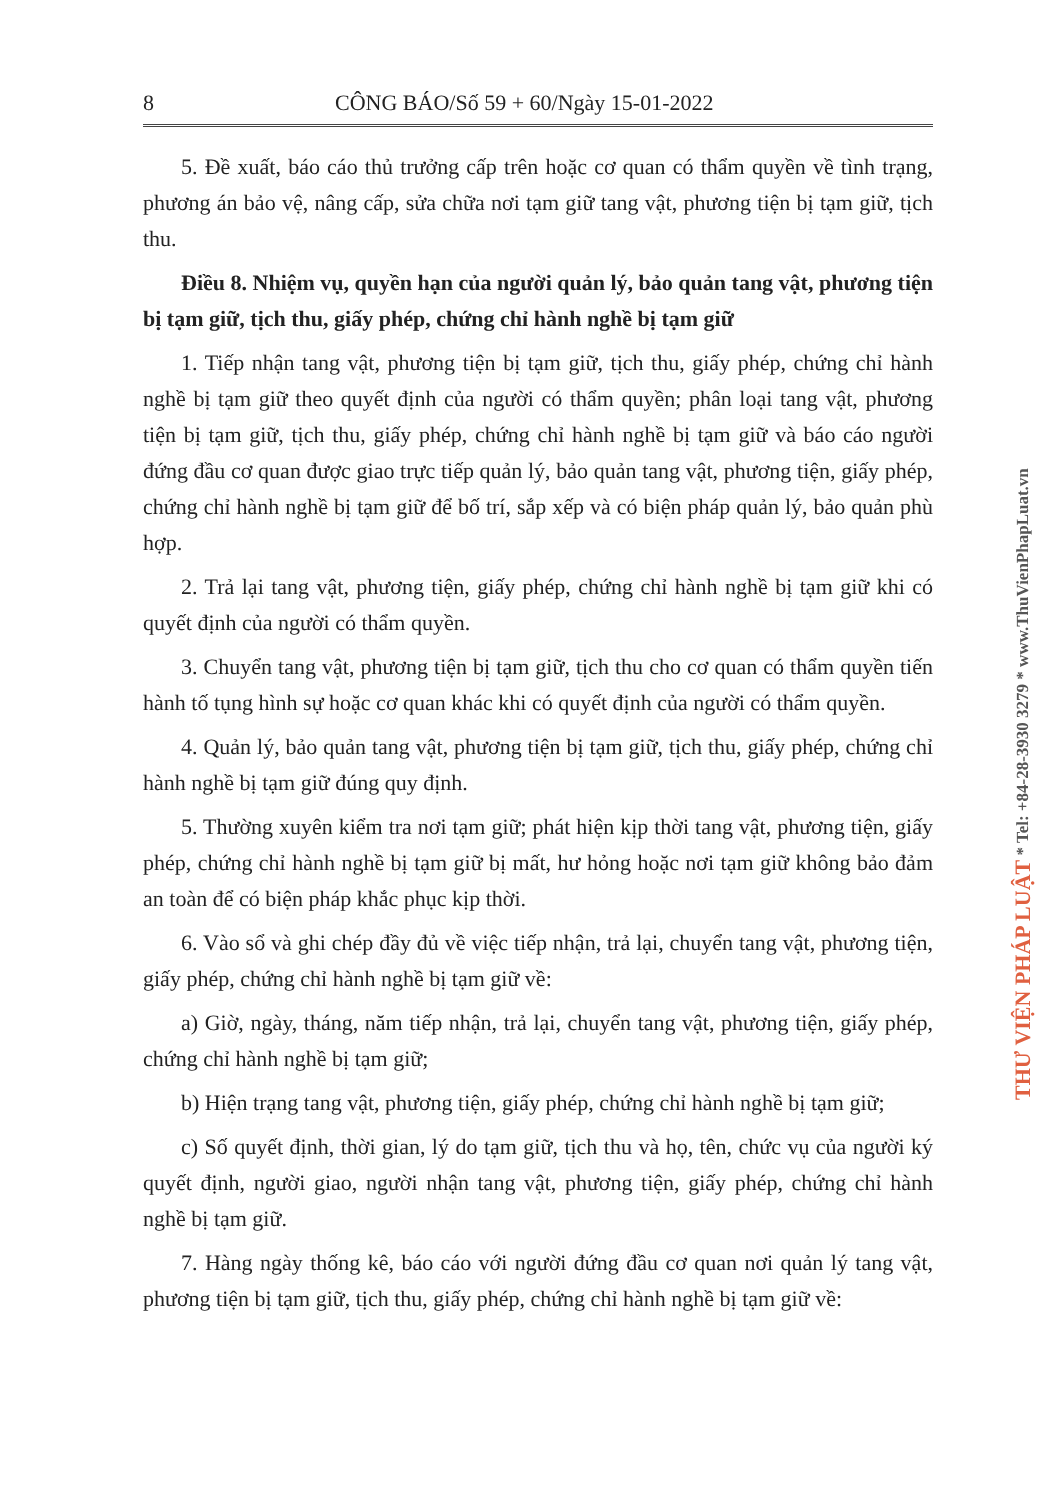8 CÔNG BÁO/Số 59 + 60/Ngày 15-01-2022
5. Đề xuất, báo cáo thủ trưởng cấp trên hoặc cơ quan có thẩm quyền về tình trạng, phương án bảo vệ, nâng cấp, sửa chữa nơi tạm giữ tang vật, phương tiện bị tạm giữ, tịch thu.
Điều 8. Nhiệm vụ, quyền hạn của người quản lý, bảo quản tang vật, phương tiện bị tạm giữ, tịch thu, giấy phép, chứng chỉ hành nghề bị tạm giữ
1. Tiếp nhận tang vật, phương tiện bị tạm giữ, tịch thu, giấy phép, chứng chỉ hành nghề bị tạm giữ theo quyết định của người có thẩm quyền; phân loại tang vật, phương tiện bị tạm giữ, tịch thu, giấy phép, chứng chỉ hành nghề bị tạm giữ và báo cáo người đứng đầu cơ quan được giao trực tiếp quản lý, bảo quản tang vật, phương tiện, giấy phép, chứng chỉ hành nghề bị tạm giữ để bố trí, sắp xếp và có biện pháp quản lý, bảo quản phù hợp.
2. Trả lại tang vật, phương tiện, giấy phép, chứng chỉ hành nghề bị tạm giữ khi có quyết định của người có thẩm quyền.
3. Chuyển tang vật, phương tiện bị tạm giữ, tịch thu cho cơ quan có thẩm quyền tiến hành tố tụng hình sự hoặc cơ quan khác khi có quyết định của người có thẩm quyền.
4. Quản lý, bảo quản tang vật, phương tiện bị tạm giữ, tịch thu, giấy phép, chứng chỉ hành nghề bị tạm giữ đúng quy định.
5. Thường xuyên kiểm tra nơi tạm giữ; phát hiện kịp thời tang vật, phương tiện, giấy phép, chứng chỉ hành nghề bị tạm giữ bị mất, hư hỏng hoặc nơi tạm giữ không bảo đảm an toàn để có biện pháp khắc phục kịp thời.
6. Vào sổ và ghi chép đầy đủ về việc tiếp nhận, trả lại, chuyển tang vật, phương tiện, giấy phép, chứng chỉ hành nghề bị tạm giữ về:
a) Giờ, ngày, tháng, năm tiếp nhận, trả lại, chuyển tang vật, phương tiện, giấy phép, chứng chỉ hành nghề bị tạm giữ;
b) Hiện trạng tang vật, phương tiện, giấy phép, chứng chỉ hành nghề bị tạm giữ;
c) Số quyết định, thời gian, lý do tạm giữ, tịch thu và họ, tên, chức vụ của người ký quyết định, người giao, người nhận tang vật, phương tiện, giấy phép, chứng chỉ hành nghề bị tạm giữ.
7. Hàng ngày thống kê, báo cáo với người đứng đầu cơ quan nơi quản lý tang vật, phương tiện bị tạm giữ, tịch thu, giấy phép, chứng chỉ hành nghề bị tạm giữ về:
THƯ VIỆN PHÁP LUẬT * Tel: +84-28-3930 3279 * www.ThuVienPhapLuat.vn